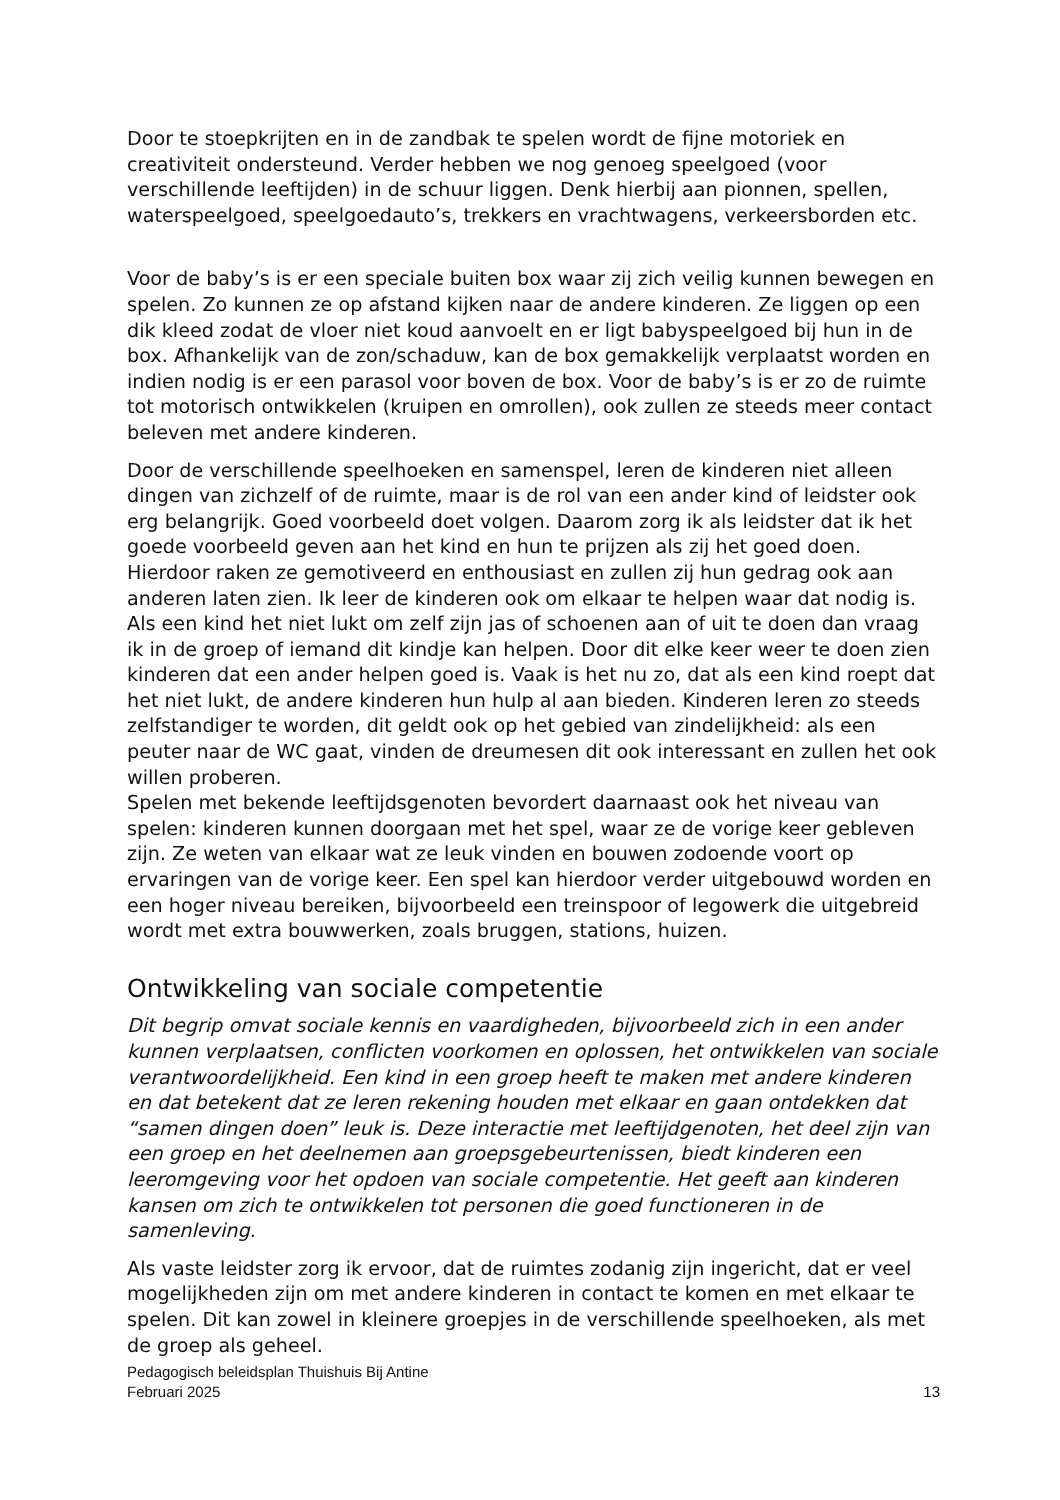Door te stoepkrijten en in de zandbak te spelen wordt de fijne motoriek en creativiteit ondersteund. Verder hebben we nog genoeg speelgoed (voor verschillende leeftijden) in de schuur liggen. Denk hierbij aan pionnen, spellen, waterspeelgoed, speelgoedauto’s, trekkers en vrachtwagens, verkeersborden etc.
Voor de baby’s is er een speciale buiten box waar zij zich veilig kunnen bewegen en spelen. Zo kunnen ze op afstand kijken naar de andere kinderen. Ze liggen op een dik kleed zodat de vloer niet koud aanvoelt en er ligt babyspeelgoed bij hun in de box. Afhankelijk van de zon/schaduw, kan de box gemakkelijk verplaatst worden en indien nodig is er een parasol voor boven de box. Voor de baby’s is er zo de ruimte tot motorisch ontwikkelen (kruipen en omrollen), ook zullen ze steeds meer contact beleven met andere kinderen.
Door de verschillende speelhoeken en samenspel, leren de kinderen niet alleen dingen van zichzelf of de ruimte, maar is de rol van een ander kind of leidster ook erg belangrijk. Goed voorbeeld doet volgen. Daarom zorg ik als leidster dat ik het goede voorbeeld geven aan het kind en hun te prijzen als zij het goed doen. Hierdoor raken ze gemotiveerd en enthousiast en zullen zij hun gedrag ook aan anderen laten zien. Ik leer de kinderen ook om elkaar te helpen waar dat nodig is. Als een kind het niet lukt om zelf zijn jas of schoenen aan of uit te doen dan vraag ik in de groep of iemand dit kindje kan helpen. Door dit elke keer weer te doen zien kinderen dat een ander helpen goed is. Vaak is het nu zo, dat als een kind roept dat het niet lukt, de andere kinderen hun hulp al aan bieden. Kinderen leren zo steeds zelfstandiger te worden, dit geldt ook op het gebied van zindelijkheid: als een peuter naar de WC gaat, vinden de dreumesen dit ook interessant en zullen het ook willen proberen.
Spelen met bekende leeftijdsgenoten bevordert daarnaast ook het niveau van spelen: kinderen kunnen doorgaan met het spel, waar ze de vorige keer gebleven zijn. Ze weten van elkaar wat ze leuk vinden en bouwen zodoende voort op ervaringen van de vorige keer. Een spel kan hierdoor verder uitgebouwd worden en een hoger niveau bereiken, bijvoorbeeld een treinspoor of legowerk die uitgebreid wordt met extra bouwwerken, zoals bruggen, stations, huizen.
Ontwikkeling van sociale competentie
Dit begrip omvat sociale kennis en vaardigheden, bijvoorbeeld zich in een ander kunnen verplaatsen, conflicten voorkomen en oplossen, het ontwikkelen van sociale verantwoordelijkheid. Een kind in een groep heeft te maken met andere kinderen en dat betekent dat ze leren rekening houden met elkaar en gaan ontdekken dat “samen dingen doen” leuk is. Deze interactie met leeftijdgenoten, het deel zijn van een groep en het deelnemen aan groepsgebeurtenissen, biedt kinderen een leeromgeving voor het opdoen van sociale competentie. Het geeft aan kinderen kansen om zich te ontwikkelen tot personen die goed functioneren in de samenleving.
Als vaste leidster zorg ik ervoor, dat de ruimtes zodanig zijn ingericht, dat er veel mogelijkheden zijn om met andere kinderen in contact te komen en met elkaar te spelen. Dit kan zowel in kleinere groepjes in de verschillende speelhoeken, als met de groep als geheel.
Pedagogisch beleidsplan Thuishuis Bij Antine
Februari 2025 13